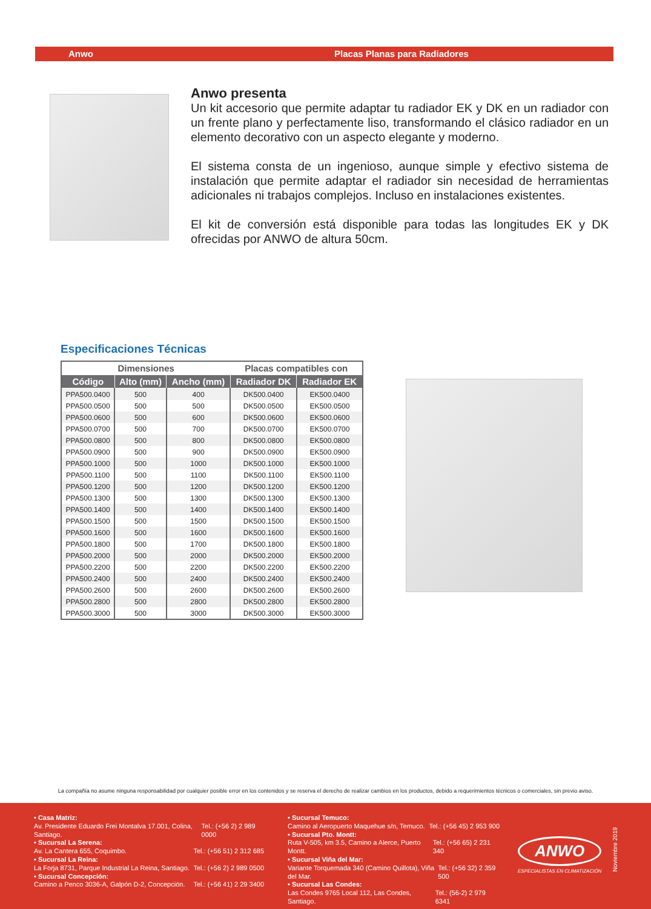Anwo Placas Planas para Radiadores
Anwo presenta
Un kit accesorio que permite adaptar tu radiador EK y DK en un radiador con un frente plano y perfectamente liso, transformando el clásico radiador en un elemento decorativo con un aspecto elegante y moderno.
El sistema consta de un ingenioso, aunque simple y efectivo sistema de instalación que permite adaptar el radiador sin necesidad de herramientas adicionales ni trabajos complejos. Incluso en instalaciones existentes.
El kit de conversión está disponible para todas las longitudes EK y DK ofrecidas por ANWO de altura 50cm.
Especificaciones Técnicas
| Dimensiones | | | Placas compatibles con | |
| --- | --- | --- | --- | --- |
| Código | Alto (mm) | Ancho (mm) | Radiador DK | Radiador EK |
| PPA500.0400 | 500 | 400 | DK500.0400 | EK500.0400 |
| PPA500.0500 | 500 | 500 | DK500.0500 | EK500.0500 |
| PPA500.0600 | 500 | 600 | DK500.0600 | EK500.0600 |
| PPA500.0700 | 500 | 700 | DK500.0700 | EK500.0700 |
| PPA500.0800 | 500 | 800 | DK500.0800 | EK500.0800 |
| PPA500.0900 | 500 | 900 | DK500.0900 | EK500.0900 |
| PPA500.1000 | 500 | 1000 | DK500.1000 | EK500.1000 |
| PPA500.1100 | 500 | 1100 | DK500.1100 | EK500.1100 |
| PPA500.1200 | 500 | 1200 | DK500.1200 | EK500.1200 |
| PPA500.1300 | 500 | 1300 | DK500.1300 | EK500.1300 |
| PPA500.1400 | 500 | 1400 | DK500.1400 | EK500.1400 |
| PPA500.1500 | 500 | 1500 | DK500.1500 | EK500.1500 |
| PPA500.1600 | 500 | 1600 | DK500.1600 | EK500.1600 |
| PPA500.1800 | 500 | 1700 | DK500.1800 | EK500.1800 |
| PPA500.2000 | 500 | 2000 | DK500.2000 | EK500.2000 |
| PPA500.2200 | 500 | 2200 | DK500.2200 | EK500.2200 |
| PPA500.2400 | 500 | 2400 | DK500.2400 | EK500.2400 |
| PPA500.2600 | 500 | 2600 | DK500.2600 | EK500.2600 |
| PPA500.2800 | 500 | 2800 | DK500.2800 | EK500.2800 |
| PPA500.3000 | 500 | 3000 | DK500.3000 | EK500.3000 |
La compañía no asume ninguna responsabilidad por cualquier posible error en los contenidos y se reserva el derecho de realizar cambios en los productos, debido a requerimientos técnicos o comerciales, sin previo aviso.
• Casa Matriz:
Av. Presidente Eduardo Frei Montalva 17.001, Colina, Santiago. Tel.: (+56 2) 2 989 0000
• Sucursal La Serena:
Av. La Cantera 655, Coquimbo. Tel.: (+56 51) 2 312 685
• Sucursal La Reina:
La Forja 8731, Parque Industrial La Reina, Santiago. Tel.: (+56 2) 2 989 0500
• Sucursal Concepción:
Camino a Penco 3036-A, Galpón D-2, Concepción. Tel.: (+56 41) 2 29 3400
• Sucursal Temuco:
Camino al Aeropuerto Maquehue s/n, Temuco. Tel.: (+56 45) 2 953 900
• Sucursal Pto. Montt:
Ruta V-505, km 3.5, Camino a Alerce, Puerto Montt. Tel.: (+56 65) 2 231 340
• Sucursal Viña del Mar:
Variante Torquemada 340 (Camino Quillota), Viña del Mar. Tel.: (+56 32) 2 359 500
• Sucursal Las Condes:
Las Condes 9765 Local 112, Las Condes, Santiago. Tel.: (56-2) 2 979 6341
ANWO
ESPECIALISTAS EN CLIMATIZACIÓN
Noviembre 2019